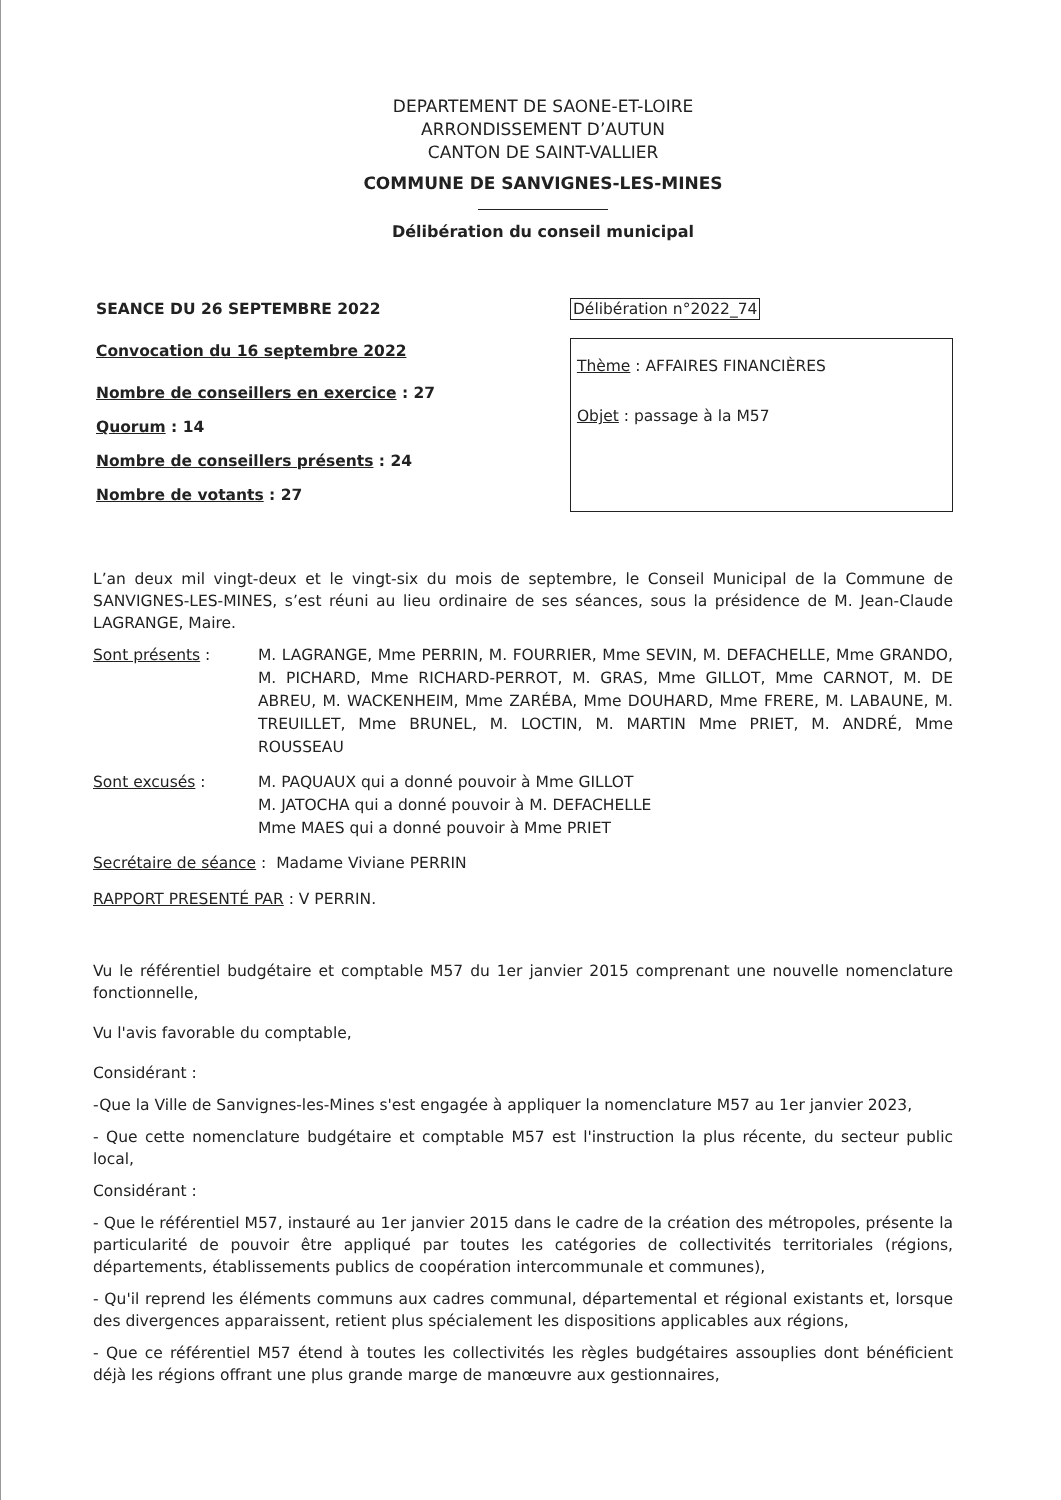DEPARTEMENT DE SAONE-ET-LOIRE
ARRONDISSEMENT D’AUTUN
CANTON DE SAINT-VALLIER
COMMUNE DE SANVIGNES-LES-MINES
Délibération du conseil municipal
SEANCE DU 26 SEPTEMBRE 2022
Convocation du 16 septembre 2022
Nombre de conseillers en exercice : 27
Quorum : 14
Nombre de conseillers présents : 24
Nombre de votants : 27
Délibération n°2022_74
Thème : AFFAIRES FINANCIÈRES
Objet : passage à la M57
L’an deux mil vingt-deux et le vingt-six du mois de septembre, le Conseil Municipal de la Commune de SANVIGNES-LES-MINES, s’est réuni au lieu ordinaire de ses séances, sous la présidence de M. Jean-Claude LAGRANGE, Maire.
Sont présents : M. LAGRANGE, Mme PERRIN, M. FOURRIER, Mme SEVIN, M. DEFACHELLE, Mme GRANDO, M. PICHARD, Mme RICHARD-PERROT, M. GRAS, Mme GILLOT, Mme CARNOT, M. DE ABREU, M. WACKENHEIM, Mme ZARÉBA, Mme DOUHARD, Mme FRERE, M. LABAUNE, M. TREUILLET, Mme BRUNEL, M. LOCTIN, M. MARTIN Mme PRIET, M. ANDRÉ, Mme ROUSSEAU
Sont excusés : M. PAQUAUX qui a donné pouvoir à Mme GILLOT
M. JATOCHA qui a donné pouvoir à M. DEFACHELLE
Mme MAES qui a donné pouvoir à Mme PRIET
Secrétaire de séance : Madame Viviane PERRIN
RAPPORT PRESENTÉ PAR : V PERRIN.
Vu le référentiel budgétaire et comptable M57 du 1er janvier 2015 comprenant une nouvelle nomenclature fonctionnelle,
Vu l'avis favorable du comptable,
Considérant :
-Que la Ville de Sanvignes-les-Mines s'est engagée à appliquer la nomenclature M57 au 1er janvier 2023,
- Que cette nomenclature budgétaire et comptable M57 est l'instruction la plus récente, du secteur public local,
Considérant :
- Que le référentiel M57, instauré au 1er janvier 2015 dans le cadre de la création des métropoles, présente la particularité de pouvoir être appliqué par toutes les catégories de collectivités territoriales (régions, départements, établissements publics de coopération intercommunale et communes),
- Qu'il reprend les éléments communs aux cadres communal, départemental et régional existants et, lorsque des divergences apparaissent, retient plus spécialement les dispositions applicables aux régions,
- Que ce référentiel M57 étend à toutes les collectivités les règles budgétaires assouplies dont bénéficient déjà les régions offrant une plus grande marge de manœuvre aux gestionnaires,